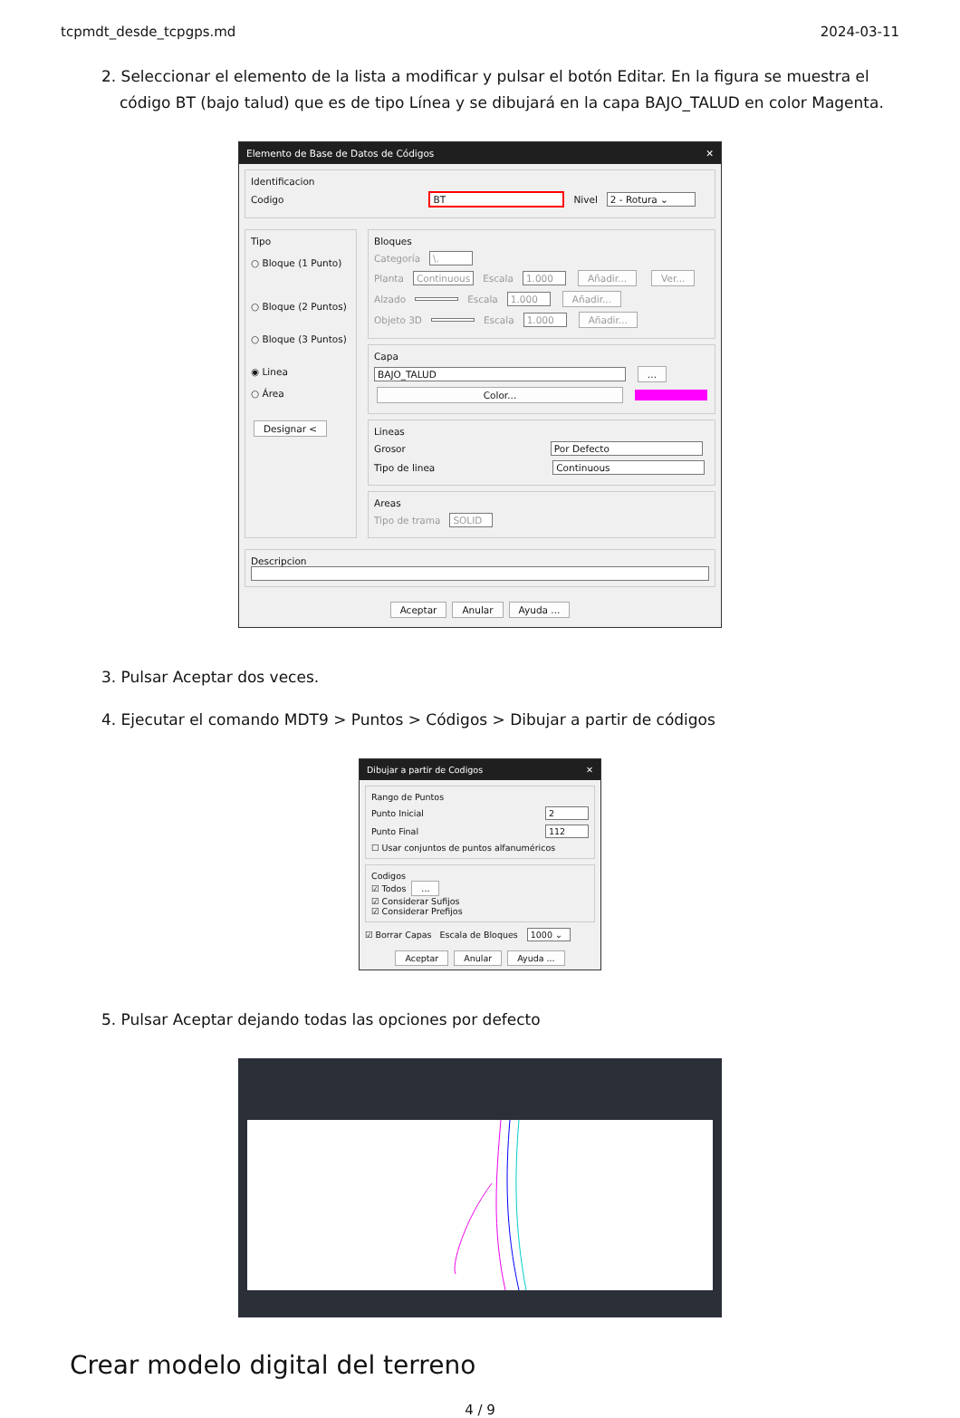tcpmdt_desde_tcpgps.md 2024-03-11
2. Seleccionar el elemento de la lista a modificar y pulsar el botón Editar. En la figura se muestra el código BT (bajo talud) que es de tipo Línea y se dibujará en la capa BAJO_TALUD en color Magenta.
Elemento de Base de Datos de Códigos ✕
Identificacion
Codigo BT Nivel 2 - Rotura ⌄
Tipo
○ Bloque (1 Punto)
○ Bloque (2 Puntos)
○ Bloque (3 Puntos)
◉ Linea
○ Área
Designar <
Bloques
Categoría \.
Planta Continuous Escala 1.000 Añadir... Ver...
Alzado Escala 1.000 Añadir...
Objeto 3D Escala 1.000 Añadir...
Capa
BAJO_TALUD ...
Color...
Lineas
Grosor Por Defecto
Tipo de linea Continuous
Areas
Tipo de trama SOLID
Descripcion
Aceptar Anular Ayuda ...
3. Pulsar Aceptar dos veces.
4. Ejecutar el comando MDT9 > Puntos > Códigos > Dibujar a partir de códigos
Dibujar a partir de Codigos ✕
Rango de Puntos
Punto Inicial 2
Punto Final 112
☐ Usar conjuntos de puntos alfanuméricos
Codigos
☑ Todos ...
☑ Considerar Sufijos
☑ Considerar Prefijos
☑ Borrar Capas Escala de Bloques 1000 ⌄
Aceptar Anular Ayuda ...
5. Pulsar Aceptar dejando todas las opciones por defecto
Crear modelo digital del terreno
4 / 9